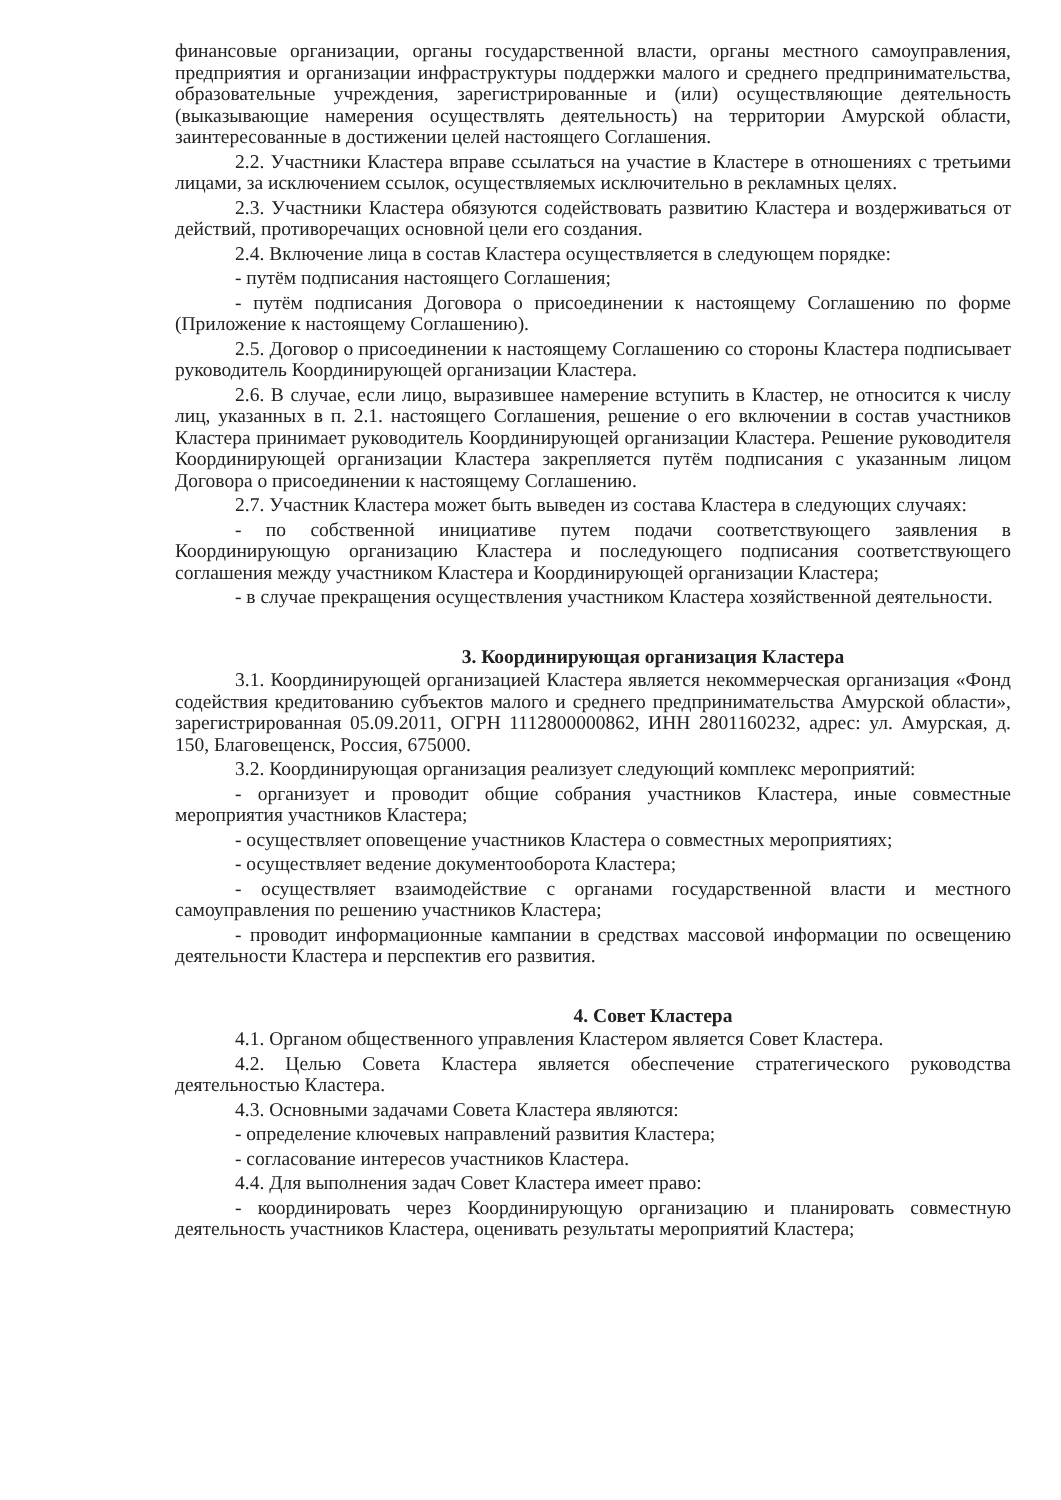финансовые организации, органы государственной власти, органы местного самоуправления, предприятия и организации инфраструктуры поддержки малого и среднего предпринимательства, образовательные учреждения, зарегистрированные и (или) осуществляющие деятельность (выказывающие намерения осуществлять деятельность) на территории Амурской области, заинтересованные в достижении целей настоящего Соглашения.
2.2. Участники Кластера вправе ссылаться на участие в Кластере в отношениях с третьими лицами, за исключением ссылок, осуществляемых исключительно в рекламных целях.
2.3. Участники Кластера обязуются содействовать развитию Кластера и воздерживаться от действий, противоречащих основной цели его создания.
2.4. Включение лица в состав Кластера осуществляется в следующем порядке:
- путём подписания настоящего Соглашения;
- путём подписания Договора о присоединении к настоящему Соглашению по форме (Приложение к настоящему Соглашению).
2.5. Договор о присоединении к настоящему Соглашению со стороны Кластера подписывает руководитель Координирующей организации Кластера.
2.6. В случае, если лицо, выразившее намерение вступить в Кластер, не относится к числу лиц, указанных в п. 2.1. настоящего Соглашения, решение о его включении в состав участников Кластера принимает руководитель Координирующей организации Кластера. Решение руководителя Координирующей организации Кластера закрепляется путём подписания с указанным лицом Договора о присоединении к настоящему Соглашению.
2.7. Участник Кластера может быть выведен из состава Кластера в следующих случаях:
- по собственной инициативе путем подачи соответствующего заявления в Координирующую организацию Кластера и последующего подписания соответствующего соглашения между участником Кластера и Координирующей организации Кластера;
- в случае прекращения осуществления участником Кластера хозяйственной деятельности.
3. Координирующая организация Кластера
3.1. Координирующей организацией Кластера является некоммерческая организация «Фонд содействия кредитованию субъектов малого и среднего предпринимательства Амурской области», зарегистрированная 05.09.2011, ОГРН 1112800000862, ИНН 2801160232, адрес: ул. Амурская, д. 150, Благовещенск, Россия, 675000.
3.2. Координирующая организация реализует следующий комплекс мероприятий:
- организует и проводит общие собрания участников Кластера, иные совместные мероприятия участников Кластера;
- осуществляет оповещение участников Кластера о совместных мероприятиях;
- осуществляет ведение документооборота Кластера;
- осуществляет взаимодействие с органами государственной власти и местного самоуправления по решению участников Кластера;
- проводит информационные кампании в средствах массовой информации по освещению деятельности Кластера и перспектив его развития.
4. Совет Кластера
4.1. Органом общественного управления Кластером является Совет Кластера.
4.2. Целью Совета Кластера является обеспечение стратегического руководства деятельностью Кластера.
4.3. Основными задачами Совета Кластера являются:
- определение ключевых направлений развития Кластера;
- согласование интересов участников Кластера.
4.4. Для выполнения задач Совет Кластера имеет право:
- координировать через Координирующую организацию и планировать совместную деятельность участников Кластера, оценивать результаты мероприятий Кластера;